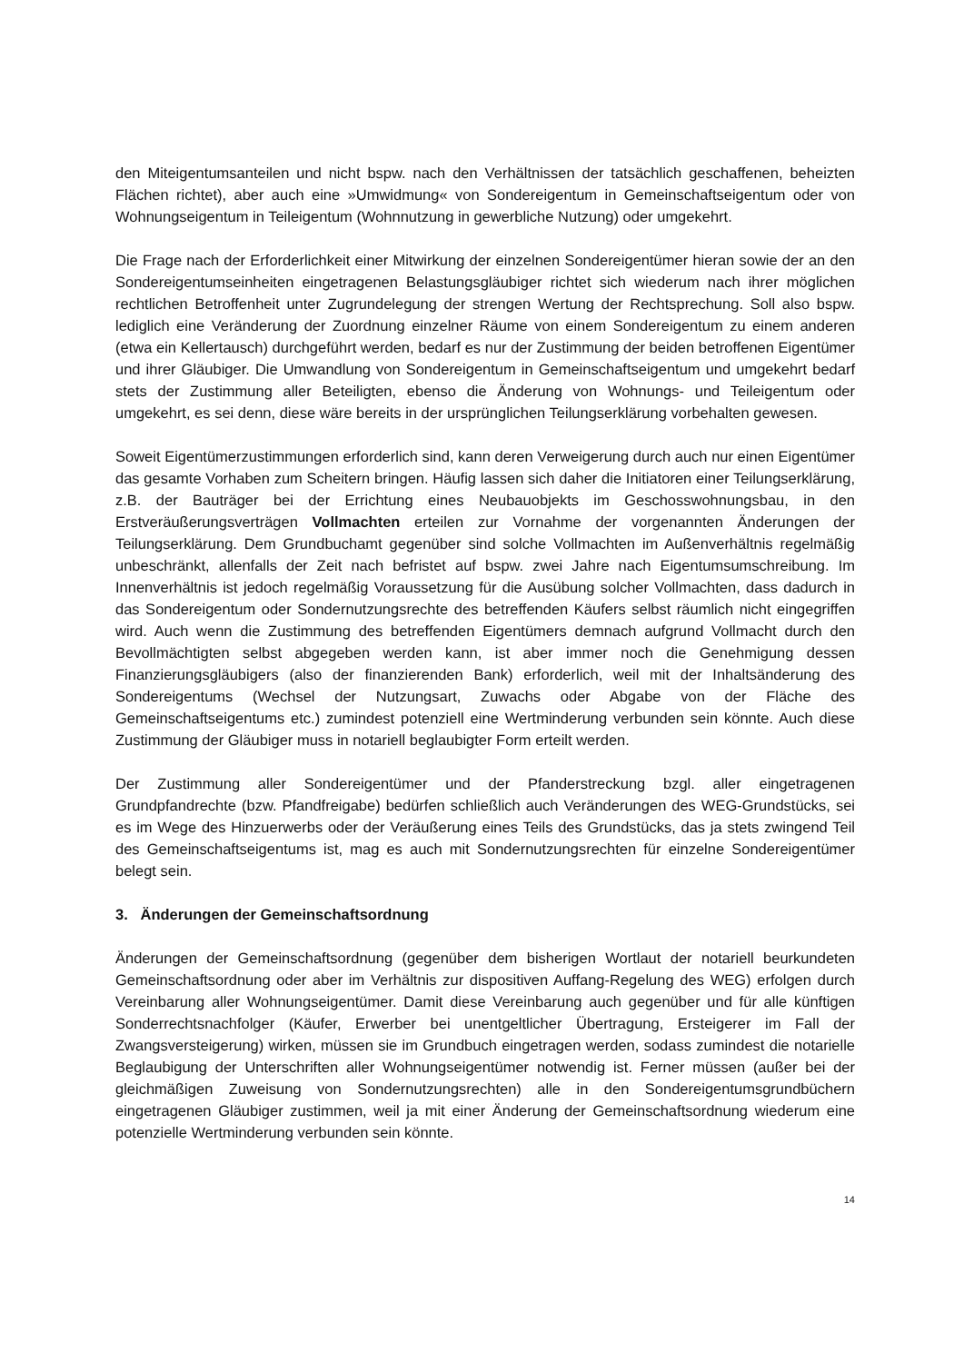den Miteigentumsanteilen und nicht bspw. nach den Verhältnissen der tatsächlich geschaffenen, beheizten Flächen richtet), aber auch eine »Umwidmung« von Sondereigentum in Gemeinschaftseigentum oder von Wohnungseigentum in Teileigentum (Wohnnutzung in gewerbliche Nutzung) oder umgekehrt.
Die Frage nach der Erforderlichkeit einer Mitwirkung der einzelnen Sondereigentümer hieran sowie der an den Sondereigentumseinheiten eingetragenen Belastungsgläubiger richtet sich wiederum nach ihrer möglichen rechtlichen Betroffenheit unter Zugrundelegung der strengen Wertung der Rechtsprechung. Soll also bspw. lediglich eine Veränderung der Zuordnung einzelner Räume von einem Sondereigentum zu einem anderen (etwa ein Kellertausch) durchgeführt werden, bedarf es nur der Zustimmung der beiden betroffenen Eigentümer und ihrer Gläubiger. Die Umwandlung von Sondereigentum in Gemeinschaftseigentum und umgekehrt bedarf stets der Zustimmung aller Beteiligten, ebenso die Änderung von Wohnungs- und Teileigentum oder umgekehrt, es sei denn, diese wäre bereits in der ursprünglichen Teilungserklärung vorbehalten gewesen.
Soweit Eigentümerzustimmungen erforderlich sind, kann deren Verweigerung durch auch nur einen Eigentümer das gesamte Vorhaben zum Scheitern bringen. Häufig lassen sich daher die Initiatoren einer Teilungserklärung, z.B. der Bauträger bei der Errichtung eines Neubauobjekts im Geschosswohnungsbau, in den Erstveräußerungsverträgen Vollmachten erteilen zur Vornahme der vorgenannten Änderungen der Teilungserklärung. Dem Grundbuchamt gegenüber sind solche Vollmachten im Außenverhältnis regelmäßig unbeschränkt, allenfalls der Zeit nach befristet auf bspw. zwei Jahre nach Eigentumsumschreibung. Im Innenverhältnis ist jedoch regelmäßig Voraussetzung für die Ausübung solcher Vollmachten, dass dadurch in das Sondereigentum oder Sondernutzungsrechte des betreffenden Käufers selbst räumlich nicht eingegriffen wird. Auch wenn die Zustimmung des betreffenden Eigentümers demnach aufgrund Vollmacht durch den Bevollmächtigten selbst abgegeben werden kann, ist aber immer noch die Genehmigung dessen Finanzierungsgläubigers (also der finanzierenden Bank) erforderlich, weil mit der Inhaltsänderung des Sondereigentums (Wechsel der Nutzungsart, Zuwachs oder Abgabe von der Fläche des Gemeinschaftseigentums etc.) zumindest potenziell eine Wertminderung verbunden sein könnte. Auch diese Zustimmung der Gläubiger muss in notariell beglaubigter Form erteilt werden.
Der Zustimmung aller Sondereigentümer und der Pfanderstreckung bzgl. aller eingetragenen Grundpfandrechte (bzw. Pfandfreigabe) bedürfen schließlich auch Veränderungen des WEG-Grundstücks, sei es im Wege des Hinzuerwerbs oder der Veräußerung eines Teils des Grundstücks, das ja stets zwingend Teil des Gemeinschaftseigentums ist, mag es auch mit Sondernutzungsrechten für einzelne Sondereigentümer belegt sein.
3. Änderungen der Gemeinschaftsordnung
Änderungen der Gemeinschaftsordnung (gegenüber dem bisherigen Wortlaut der notariell beurkundeten Gemeinschaftsordnung oder aber im Verhältnis zur dispositiven Auffang-Regelung des WEG) erfolgen durch Vereinbarung aller Wohnungseigentümer. Damit diese Vereinbarung auch gegenüber und für alle künftigen Sonderrechtsnachfolger (Käufer, Erwerber bei unentgeltlicher Übertragung, Ersteigerer im Fall der Zwangsversteigerung) wirken, müssen sie im Grundbuch eingetragen werden, sodass zumindest die notarielle Beglaubigung der Unterschriften aller Wohnungseigentümer notwendig ist. Ferner müssen (außer bei der gleichmäßigen Zuweisung von Sondernutzungsrechten) alle in den Sondereigentumsgrundbüchern eingetragenen Gläubiger zustimmen, weil ja mit einer Änderung der Gemeinschaftsordnung wiederum eine potenzielle Wertminderung verbunden sein könnte.
14